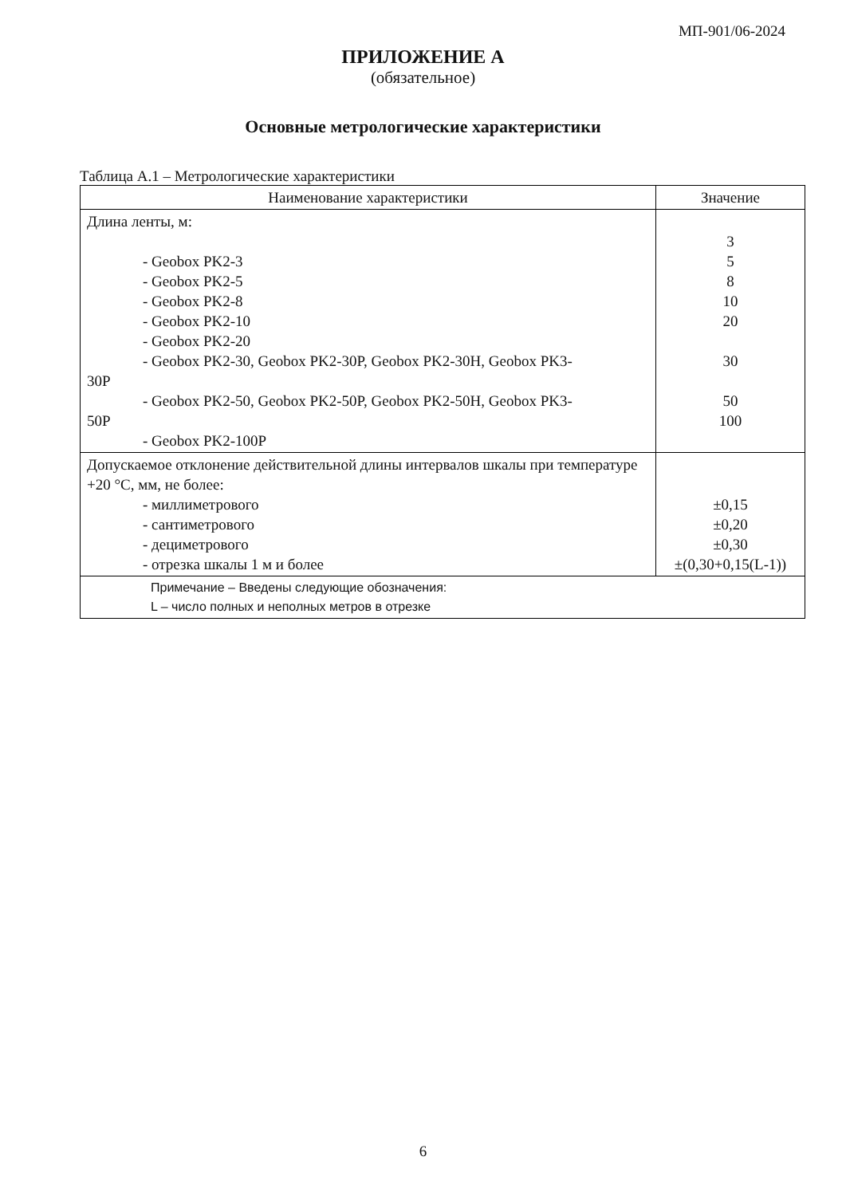МП-901/06-2024
ПРИЛОЖЕНИЕ А
(обязательное)
Основные метрологические характеристики
Таблица А.1 – Метрологические характеристики
| Наименование характеристики | Значение |
| --- | --- |
| Длина ленты, м: - Geobox PK2-3 - Geobox PK2-5 - Geobox PK2-8 - Geobox PK2-10 - Geobox PK2-20 - Geobox PK2-30, Geobox PK2-30P, Geobox PK2-30H, Geobox PK3- 30P - Geobox PK2-50, Geobox PK2-50P, Geobox PK2-50H, Geobox PK3- 50P - Geobox PK2-100P | 3 5 8 10 20 30 50 100 |
| Допускаемое отклонение действительной длины интервалов шкалы при температуре +20 °С, мм, не более: - миллиметрового - сантиметрового - дециметрового - отрезка шкалы 1 м и более | ±0,15 ±0,20 ±0,30 ±(0,30+0,15(L-1)) |
| Примечание – Введены следующие обозначения: L – число полных и неполных метров в отрезке | |
6